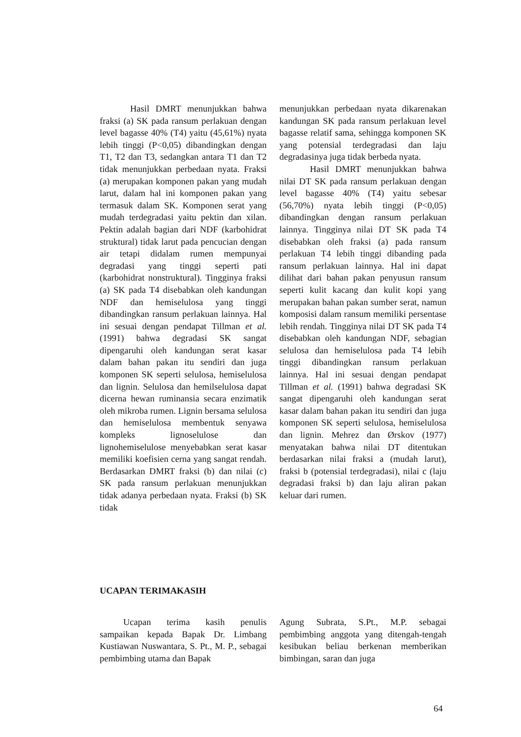Hasil DMRT menunjukkan bahwa fraksi (a) SK pada ransum perlakuan dengan level bagasse 40% (T4) yaitu (45,61%) nyata lebih tinggi (P<0,05) dibandingkan dengan T1, T2 dan T3, sedangkan antara T1 dan T2 tidak menunjukkan perbedaan nyata. Fraksi (a) merupakan komponen pakan yang mudah larut, dalam hal ini komponen pakan yang termasuk dalam SK. Komponen serat yang mudah terdegradasi yaitu pektin dan xilan. Pektin adalah bagian dari NDF (karbohidrat struktural) tidak larut pada pencucian dengan air tetapi didalam rumen mempunyai degradasi yang tinggi seperti pati (karbohidrat nonstruktural). Tingginya fraksi (a) SK pada T4 disebabkan oleh kandungan NDF dan hemiselulosa yang tinggi dibandingkan ransum perlakuan lainnya. Hal ini sesuai dengan pendapat Tillman et al. (1991) bahwa degradasi SK sangat dipengaruhi oleh kandungan serat kasar dalam bahan pakan itu sendiri dan juga komponen SK seperti selulosa, hemiselulosa dan lignin. Selulosa dan hemilselulosa dapat dicerna hewan ruminansia secara enzimatik oleh mikroba rumen. Lignin bersama selulosa dan hemiselulosa membentuk senyawa kompleks lignoselulose dan lignohemiselulose menyebabkan serat kasar memiliki koefisien cerna yang sangat rendah. Berdasarkan DMRT fraksi (b) dan nilai (c) SK pada ransum perlakuan menunjukkan tidak adanya perbedaan nyata. Fraksi (b) SK tidak
menunjukkan perbedaan nyata dikarenakan kandungan SK pada ransum perlakuan level bagasse relatif sama, sehingga komponen SK yang potensial terdegradasi dan laju degradasinya juga tidak berbeda nyata.
Hasil DMRT menunjukkan bahwa nilai DT SK pada ransum perlakuan dengan level bagasse 40% (T4) yaitu sebesar (56,70%) nyata lebih tinggi (P<0,05) dibandingkan dengan ransum perlakuan lainnya. Tingginya nilai DT SK pada T4 disebabkan oleh fraksi (a) pada ransum perlakuan T4 lebih tinggi dibanding pada ransum perlakuan lainnya. Hal ini dapat dilihat dari bahan pakan penyusun ransum seperti kulit kacang dan kulit kopi yang merupakan bahan pakan sumber serat, namun komposisi dalam ransum memiliki persentase lebih rendah. Tingginya nilai DT SK pada T4 disebabkan oleh kandungan NDF, sebagian selulosa dan hemiselulosa pada T4 lebih tinggi dibandingkan ransum perlakuan lainnya. Hal ini sesuai dengan pendapat Tillman et al. (1991) bahwa degradasi SK sangat dipengaruhi oleh kandungan serat kasar dalam bahan pakan itu sendiri dan juga komponen SK seperti selulosa, hemiselulosa dan lignin. Mehrez dan Ørskov (1977) menyatakan bahwa nilai DT ditentukan berdasarkan nilai fraksi a (mudah larut), fraksi b (potensial terdegradasi), nilai c (laju degradasi fraksi b) dan laju aliran pakan keluar dari rumen.
UCAPAN TERIMAKASIH
Ucapan terima kasih penulis sampaikan kepada Bapak Dr. Limbang Kustiawan Nuswantara, S. Pt., M. P., sebagai pembimbing utama dan Bapak
Agung Subrata, S.Pt., M.P. sebagai pembimbing anggota yang ditengah-tengah kesibukan beliau berkenan memberikan bimbingan, saran dan juga
64